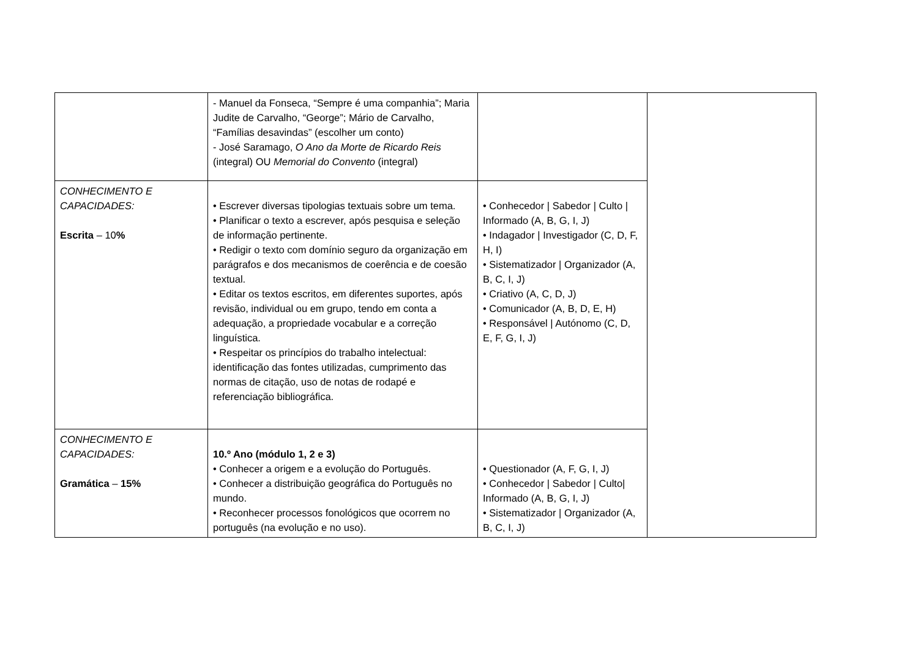| | - Manuel da Fonseca, “Sempre é uma companhia”; Maria Judite de Carvalho, “George”; Mário de Carvalho, “Famílias desavindas” (escolher um conto) - José Saramago, O Ano da Morte de Ricardo Reis (integral) OU Memorial do Convento (integral) | | |
| CONHECIMENTO E CAPACIDADES: Escrita – 10 % | • Escrever diversas tipologias textuais sobre um tema. • Planificar o texto a escrever, após pesquisa e seleção de informação pertinente. • Redigir o texto com domínio seguro da organização em parágrafos e dos mecanismos de coerência e de coesão textual. • Editar os textos escritos, em diferentes suportes, após revisão, individual ou em grupo, tendo em conta a adequação, a propriedade vocabular e a correção linguística. • Respeitar os princípios do trabalho intelectual: identificação das fontes utilizadas, cumprimento das normas de citação, uso de notas de rodapé e referenciação bibliográfica. | • Conhecedor / Sabedor / Culto / Informado (A, B, G, I, J) • Indagador / Investigador (C, D, F, H, I) • Sistematizador / Organizador (A, B, C, I, J) • Criativo (A, C, D, J) • Comunicador (A, B, D, E, H) • Responsável / Autónomo (C, D, E, F, G, I, J) | |
| CONHECIMENTO E CAPACIDADES: Gramática – 15% | 10.º Ano (módulo 1, 2 e 3) • Conhecer a origem e a evolução do Português. • Conhecer a distribuição geográfica do Português no mundo. • Reconhecer processos fonológicos que ocorrem no português (na evolução e no uso). | • Questionador (A, F, G, I, J) • Conhecedor / Sabedor / Culto/ Informado (A, B, G, I, J) • Sistematizador / Organizador (A, B, C, I, J) | |